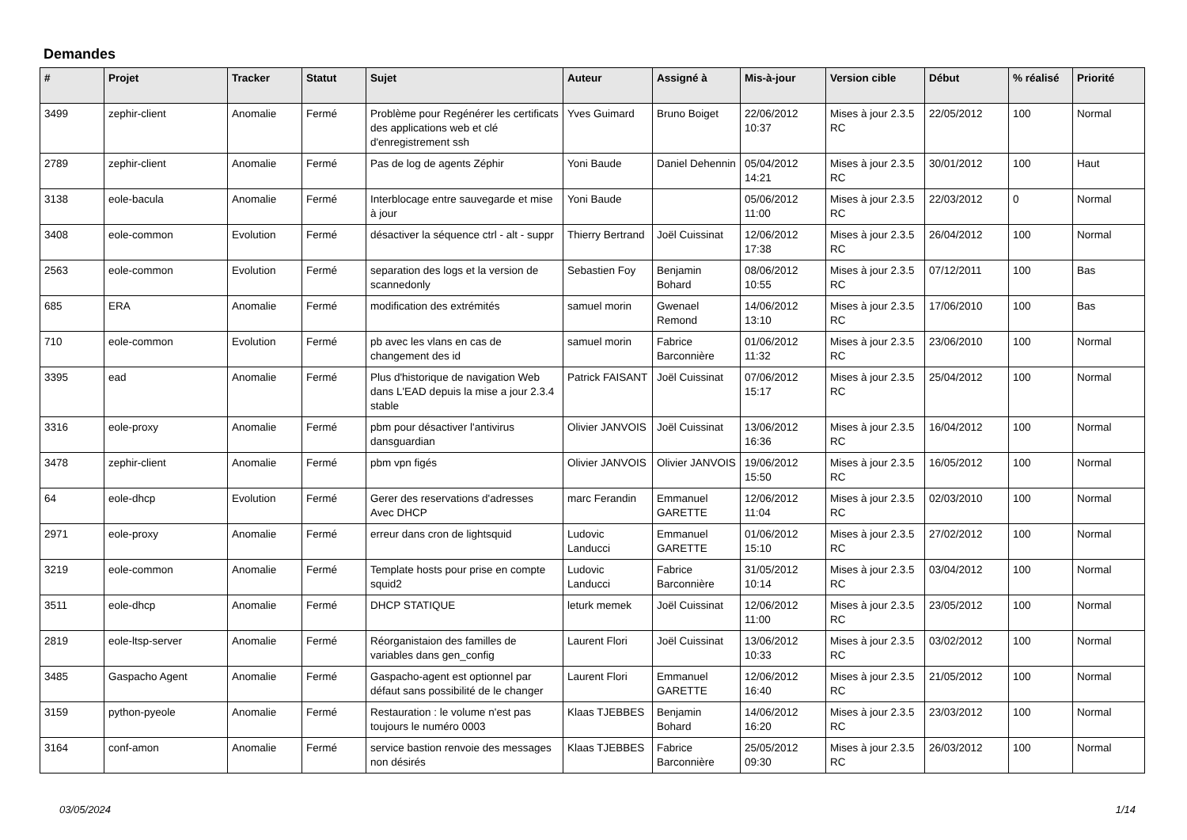Demandes
| # | Projet | Tracker | Statut | Sujet | Auteur | Assigné à | Mis-à-jour | Version cible | Début | % réalisé | Priorité |
| --- | --- | --- | --- | --- | --- | --- | --- | --- | --- | --- | --- |
| 3499 | zephir-client | Anomalie | Fermé | Problème pour Regénérer les certificats des applications web et clé d'enregistrement ssh | Yves Guimard | Bruno Boiget | 22/06/2012 10:37 | Mises à jour 2.3.5 RC | 22/05/2012 | 100 | Normal |
| 2789 | zephir-client | Anomalie | Fermé | Pas de log de agents Zéphir | Yoni Baude | Daniel Dehennin | 05/04/2012 14:21 | Mises à jour 2.3.5 RC | 30/01/2012 | 100 | Haut |
| 3138 | eole-bacula | Anomalie | Fermé | Interblocage entre sauvegarde et mise à jour | Yoni Baude | | 05/06/2012 11:00 | Mises à jour 2.3.5 RC | 22/03/2012 | 0 | Normal |
| 3408 | eole-common | Evolution | Fermé | désactiver la séquence ctrl - alt - suppr | Thierry Bertrand | Joël Cuissinat | 12/06/2012 17:38 | Mises à jour 2.3.5 RC | 26/04/2012 | 100 | Normal |
| 2563 | eole-common | Evolution | Fermé | separation des logs et la version de scannedonly | Sebastien Foy | Benjamin Bohard | 08/06/2012 10:55 | Mises à jour 2.3.5 RC | 07/12/2011 | 100 | Bas |
| 685 | ERA | Anomalie | Fermé | modification des extrémités | samuel morin | Gwenael Remond | 14/06/2012 13:10 | Mises à jour 2.3.5 RC | 17/06/2010 | 100 | Bas |
| 710 | eole-common | Evolution | Fermé | pb avec les vlans en cas de changement des id | samuel morin | Fabrice Barconnière | 01/06/2012 11:32 | Mises à jour 2.3.5 RC | 23/06/2010 | 100 | Normal |
| 3395 | ead | Anomalie | Fermé | Plus d'historique de navigation Web dans L'EAD depuis la mise a jour 2.3.4 stable | Patrick FAISANT | Joël Cuissinat | 07/06/2012 15:17 | Mises à jour 2.3.5 RC | 25/04/2012 | 100 | Normal |
| 3316 | eole-proxy | Anomalie | Fermé | pbm pour désactiver l'antivirus dansguardian | Olivier JANVOIS | Joël Cuissinat | 13/06/2012 16:36 | Mises à jour 2.3.5 RC | 16/04/2012 | 100 | Normal |
| 3478 | zephir-client | Anomalie | Fermé | pbm vpn figés | Olivier JANVOIS | Olivier JANVOIS | 19/06/2012 15:50 | Mises à jour 2.3.5 RC | 16/05/2012 | 100 | Normal |
| 64 | eole-dhcp | Evolution | Fermé | Gerer des reservations d'adresses Avec DHCP | marc Ferandin | Emmanuel GARETTE | 12/06/2012 11:04 | Mises à jour 2.3.5 RC | 02/03/2010 | 100 | Normal |
| 2971 | eole-proxy | Anomalie | Fermé | erreur dans cron de lightsquid | Ludovic Landucci | Emmanuel GARETTE | 01/06/2012 15:10 | Mises à jour 2.3.5 RC | 27/02/2012 | 100 | Normal |
| 3219 | eole-common | Anomalie | Fermé | Template hosts pour prise en compte squid2 | Ludovic Landucci | Fabrice Barconnière | 31/05/2012 10:14 | Mises à jour 2.3.5 RC | 03/04/2012 | 100 | Normal |
| 3511 | eole-dhcp | Anomalie | Fermé | DHCP STATIQUE | leturk memek | Joël Cuissinat | 12/06/2012 11:00 | Mises à jour 2.3.5 RC | 23/05/2012 | 100 | Normal |
| 2819 | eole-ltsp-server | Anomalie | Fermé | Réorganistaion des familles de variables dans gen_config | Laurent Flori | Joël Cuissinat | 13/06/2012 10:33 | Mises à jour 2.3.5 RC | 03/02/2012 | 100 | Normal |
| 3485 | Gaspacho Agent | Anomalie | Fermé | Gaspacho-agent est optionnel par défaut sans possibilité de le changer | Laurent Flori | Emmanuel GARETTE | 12/06/2012 16:40 | Mises à jour 2.3.5 RC | 21/05/2012 | 100 | Normal |
| 3159 | python-pyeole | Anomalie | Fermé | Restauration : le volume n'est pas toujours le numéro 0003 | Klaas TJEBBES | Benjamin Bohard | 14/06/2012 16:20 | Mises à jour 2.3.5 RC | 23/03/2012 | 100 | Normal |
| 3164 | conf-amon | Anomalie | Fermé | service bastion renvoie des messages non désirés | Klaas TJEBBES | Fabrice Barconnière | 25/05/2012 09:30 | Mises à jour 2.3.5 RC | 26/03/2012 | 100 | Normal |
03/05/2024 1/14